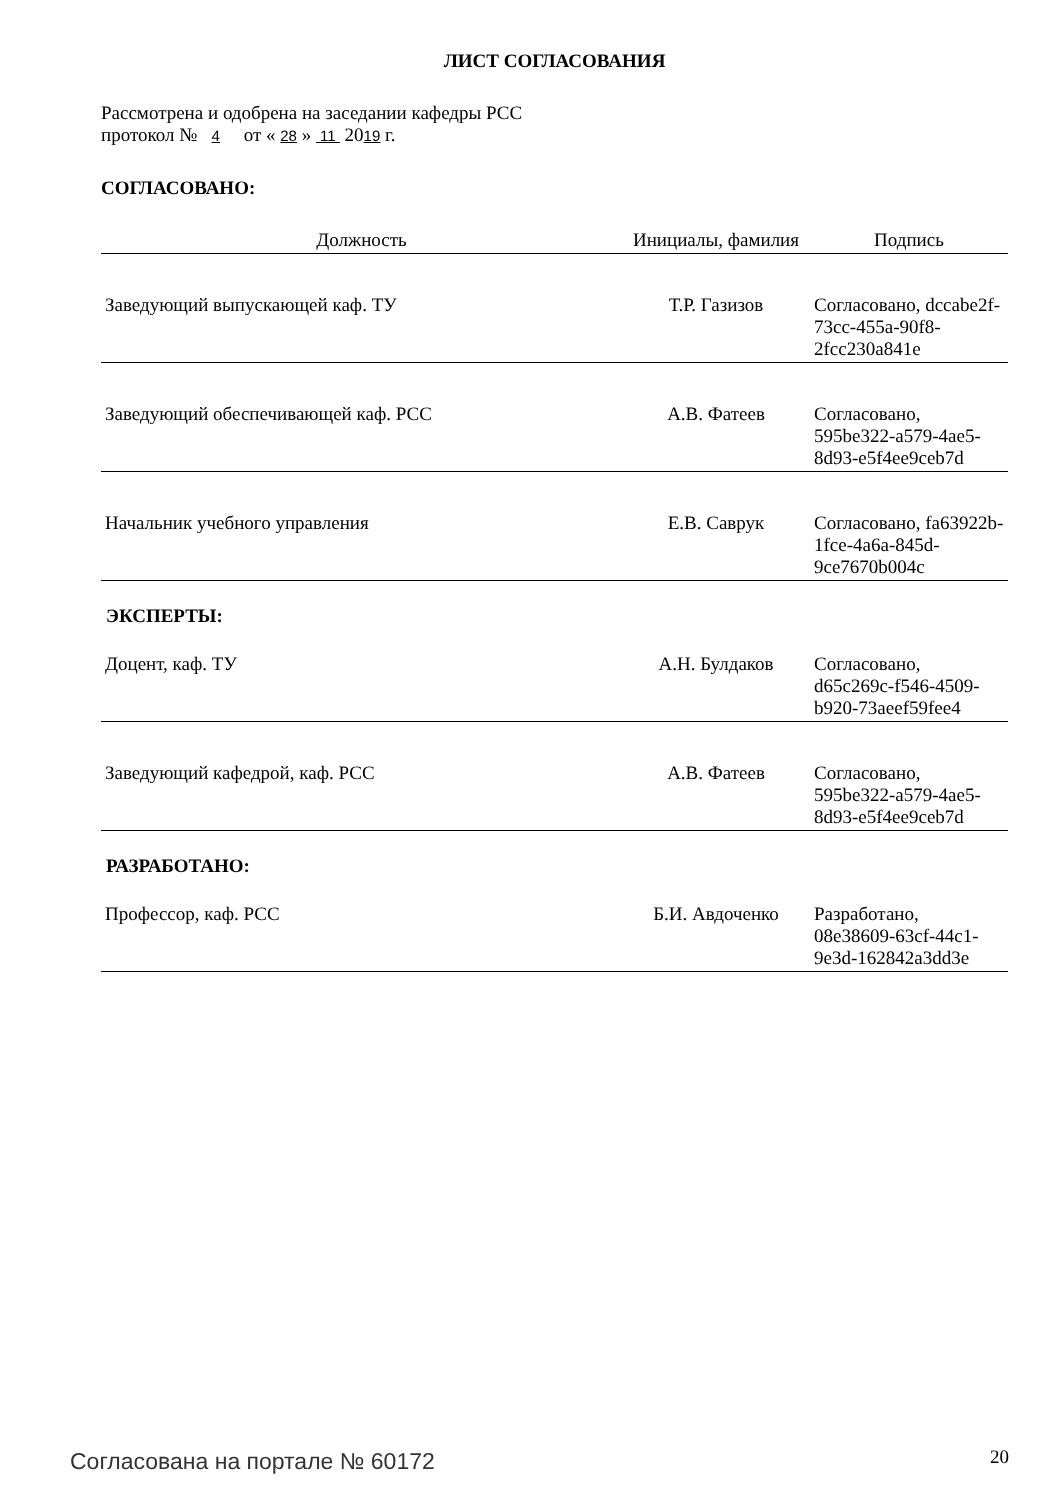ЛИСТ СОГЛАСОВАНИЯ
Рассмотрена и одобрена на заседании кафедры РСС
протокол № 4 от « 28 » 11 2019 г.
СОГЛАСОВАНО:
| Должность | Инициалы, фамилия | Подпись |
| --- | --- | --- |
| Заведующий выпускающей каф. ТУ | Т.Р. Газизов | Согласовано, dccabe2f-73cc-455a-90f8-2fcc230a841e |
| Заведующий обеспечивающей каф. РСС | А.В. Фатеев | Согласовано, 595be322-a579-4ae5-8d93-e5f4ee9ceb7d |
| Начальник учебного управления | Е.В. Саврук | Согласовано, fa63922b-1fce-4a6a-845d-9ce7670b004c |
ЭКСПЕРТЫ:
| Доцент, каф. ТУ | А.Н. Булдаков | Согласовано, d65c269c-f546-4509-b920-73aeef59fee4 |
| Заведующий кафедрой, каф. РСС | А.В. Фатеев | Согласовано, 595be322-a579-4ae5-8d93-e5f4ee9ceb7d |
РАЗРАБОТАНО:
| Профессор, каф. РСС | Б.И. Авдоченко | Разработано, 08e38609-63cf-44c1-9e3d-162842a3dd3e |
Согласована на портале № 60172 20